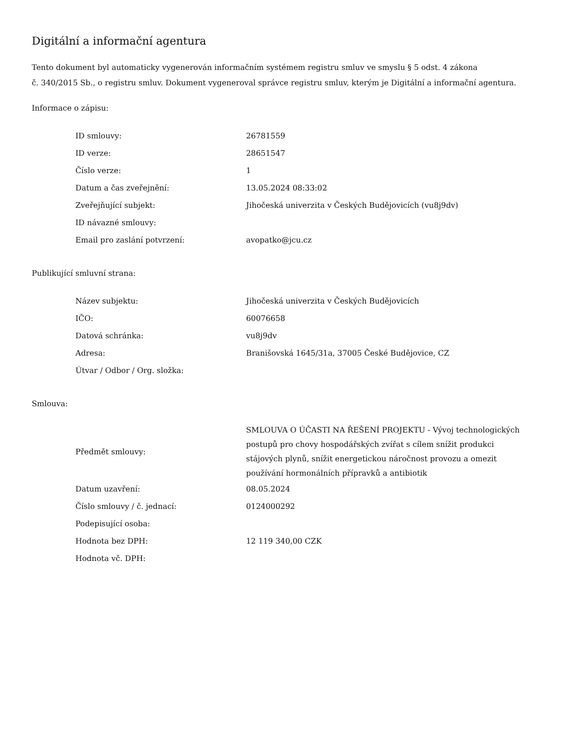Digitální a informační agentura
Tento dokument byl automaticky vygenerován informačním systémem registru smluv ve smyslu § 5 odst. 4 zákona
č. 340/2015 Sb., o registru smluv. Dokument vygeneroval správce registru smluv, kterým je Digitální a informační agentura.
Informace o zápisu:
| ID smlouvy: | 26781559 |
| ID verze: | 28651547 |
| Číslo verze: | 1 |
| Datum a čas zveřejnění: | 13.05.2024 08:33:02 |
| Zveřejňující subjekt: | Jihočeská univerzita v Českých Budějovicích (vu8j9dv) |
| ID návazné smlouvy: | |
| Email pro zaslání potvrzení: | avopatko@jcu.cz |
Publikující smluvní strana:
| Název subjektu: | Jihočeská univerzita v Českých Budějovicích |
| IČO: | 60076658 |
| Datová schránka: | vu8j9dv |
| Adresa: | Branišovská 1645/31a, 37005 České Budějovice, CZ |
| Útvar / Odbor / Org. složka: | |
Smlouva:
| Předmět smlouvy: | SMLOUVA O ÚČASTI NA ŘEŠENÍ PROJEKTU - Vývoj technologických postupů pro chovy hospodářských zvířat s cílem snížit produkci stájových plynů, snížit energetickou náročnost provozu a omezit používání hormonálních přípravků a antibiotik |
| Datum uzavření: | 08.05.2024 |
| Číslo smlouvy / č. jednací: | 0124000292 |
| Podepisující osoba: | |
| Hodnota bez DPH: | 12 119 340,00 CZK |
| Hodnota vč. DPH: | |